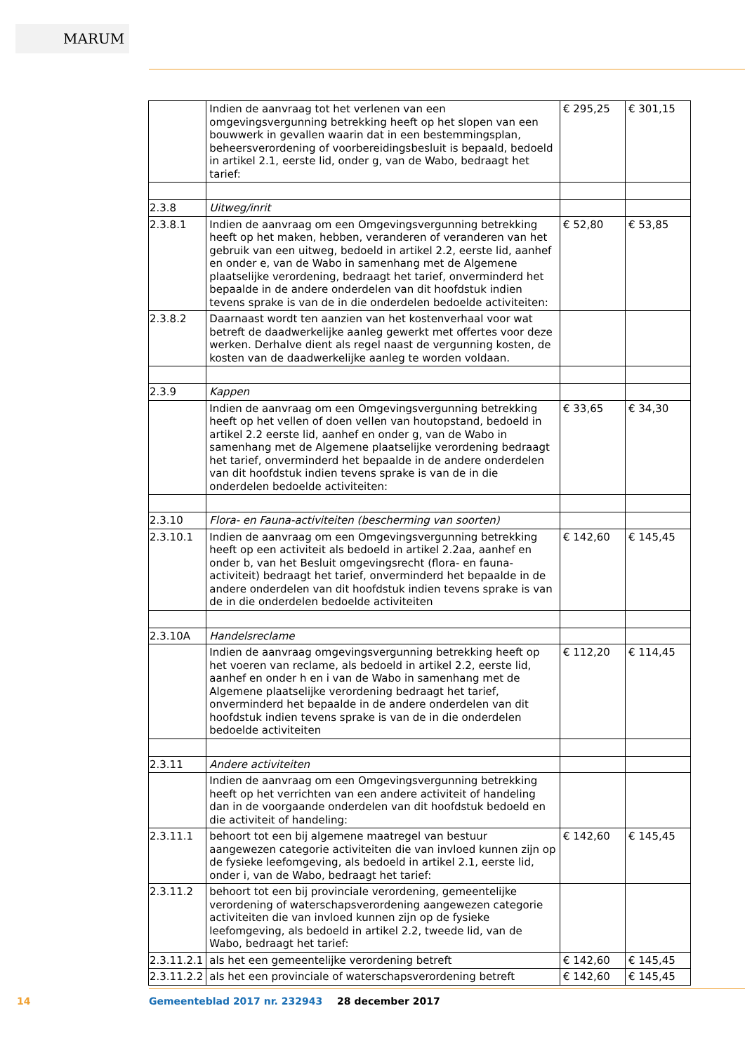MARUM
| | Indien de aanvraag tot het verlenen van een omgevingsvergunning betrekking heeft op het slopen van een bouwwerk in gevallen waarin dat in een bestemmingsplan, beheersverordening of voorbereidingsbesluit is bepaald, bedoeld in artikel 2.1, eerste lid, onder g, van de Wabo, bedraagt het tarief: | € 295,25 | € 301,15 |
| 2.3.8 | Uitweg/inrit | | |
| 2.3.8.1 | Indien de aanvraag om een Omgevingsvergunning betrekking heeft op het maken, hebben, veranderen of veranderen van het gebruik van een uitweg, bedoeld in artikel 2.2, eerste lid, aanhef en onder e, van de Wabo in samenhang met de Algemene plaatselijke verordening, bedraagt het tarief, onverminderd het bepaalde in de andere onderdelen van dit hoofdstuk indien tevens sprake is van de in die onderdelen bedoelde activiteiten: | € 52,80 | € 53,85 |
| 2.3.8.2 | Daarnaast wordt ten aanzien van het kostenverhaal voor wat betreft de daadwerkelijke aanleg gewerkt met offertes voor deze werken. Derhalve dient als regel naast de vergunning kosten, de kosten van de daadwerkelijke aanleg te worden voldaan. | | |
| 2.3.9 | Kappen | | |
| | Indien de aanvraag om een Omgevingsvergunning betrekking heeft op het vellen of doen vellen van houtopstand, bedoeld in artikel 2.2 eerste lid, aanhef en onder g, van de Wabo in samenhang met de Algemene plaatselijke verordening bedraagt het tarief, onverminderd het bepaalde in de andere onderdelen van dit hoofdstuk indien tevens sprake is van de in die onderdelen bedoelde activiteiten: | € 33,65 | € 34,30 |
| 2.3.10 | Flora- en Fauna-activiteiten (bescherming van soorten) | | |
| 2.3.10.1 | Indien de aanvraag om een Omgevingsvergunning betrekking heeft op een activiteit als bedoeld in artikel 2.2aa, aanhef en onder b, van het Besluit omgevingsrecht (flora- en fauna-activiteit) bedraagt het tarief, onverminderd het bepaalde in de andere onderdelen van dit hoofdstuk indien tevens sprake is van de in die onderdelen bedoelde activiteiten | € 142,60 | € 145,45 |
| 2.3.10A | Handelsreclame | | |
| | Indien de aanvraag omgevingsvergunning betrekking heeft op het voeren van reclame, als bedoeld in artikel 2.2, eerste lid, aanhef en onder h en i van de Wabo in samenhang met de Algemene plaatselijke verordening bedraagt het tarief, onverminderd het bepaalde in de andere onderdelen van dit hoofdstuk indien tevens sprake is van de in die onderdelen bedoelde activiteiten | € 112,20 | € 114,45 |
| 2.3.11 | Andere activiteiten | | |
| | Indien de aanvraag om een Omgevingsvergunning betrekking heeft op het verrichten van een andere activiteit of handeling dan in de voorgaande onderdelen van dit hoofdstuk bedoeld en die activiteit of handeling: | | |
| 2.3.11.1 | behoort tot een bij algemene maatregel van bestuur aangewezen categorie activiteiten die van invloed kunnen zijn op de fysieke leefomgeving, als bedoeld in artikel 2.1, eerste lid, onder i, van de Wabo, bedraagt het tarief: | € 142,60 | € 145,45 |
| 2.3.11.2 | behoort tot een bij provinciale verordening, gemeentelijke verordening of waterschapsverordening aangewezen categorie activiteiten die van invloed kunnen zijn op de fysieke leefomgeving, als bedoeld in artikel 2.2, tweede lid, van de Wabo, bedraagt het tarief: | | |
| 2.3.11.2.1 | als het een gemeentelijke verordening betreft | € 142,60 | € 145,45 |
| 2.3.11.2.2 | als het een provinciale of waterschapsverordening betreft | € 142,60 | € 145,45 |
14
Gemeenteblad 2017 nr. 232943 28 december 2017